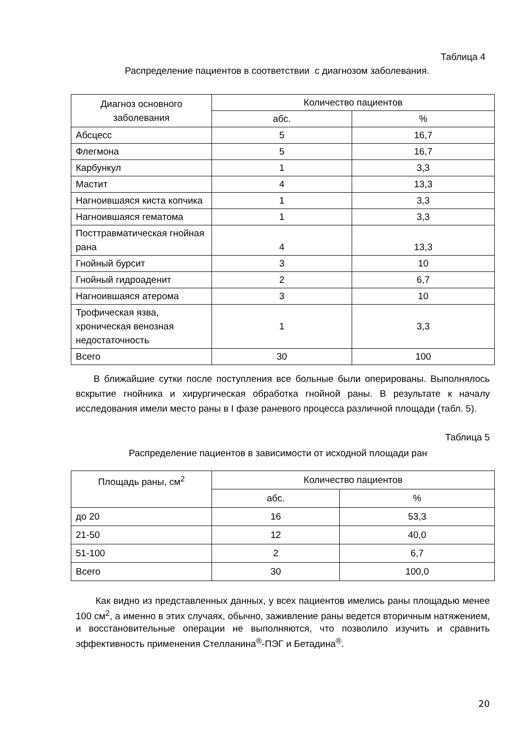Таблица 4
Распределение пациентов в соответствии с диагнозом заболевания.
| Диагноз основного заболевания | Количество пациентов | |
| --- | --- | --- |
| | абс. | % |
| Абсцесс | 5 | 16,7 |
| Флегмона | 5 | 16,7 |
| Карбункул | 1 | 3,3 |
| Мастит | 4 | 13,3 |
| Нагноившаяся киста копчика | 1 | 3,3 |
| Нагноившаяся гематома | 1 | 3,3 |
| Посттравматическая гнойная рана | 4 | 13,3 |
| Гнойный бурсит | 3 | 10 |
| Гнойный гидроаденит | 2 | 6,7 |
| Нагноившаяся атерома | 3 | 10 |
| Трофическая язва, хроническая венозная недостаточность | 1 | 3,3 |
| Всего | 30 | 100 |
В ближайшие сутки после поступления все больные были оперированы. Выполнялось вскрытие гнойника и хирургическая обработка гнойной раны. В результате к началу исследования имели место раны в I фазе раневого процесса различной площади (табл. 5).
Таблица 5
Распределение пациентов в зависимости от исходной площади ран
| Площадь раны, см<sup>2</sup> | Количество пациентов | |
| --- | --- | --- |
| | абс. | % |
| до 20 | 16 | 53,3 |
| 21-50 | 12 | 40,0 |
| 51-100 | 2 | 6,7 |
| Всего | 30 | 100,0 |
Как видно из представленных данных, у всех пациентов имелись раны площадью менее 100 см<sup>2</sup>, а именно в этих случаях, обычно, заживление раны ведется вторичным натяжением, и восстановительные операции не выполняются, что позволило изучить и сравнить эффективность применения Стелланина<sup>®</sup>-ПЭГ и Бетадина<sup>®</sup>.
20